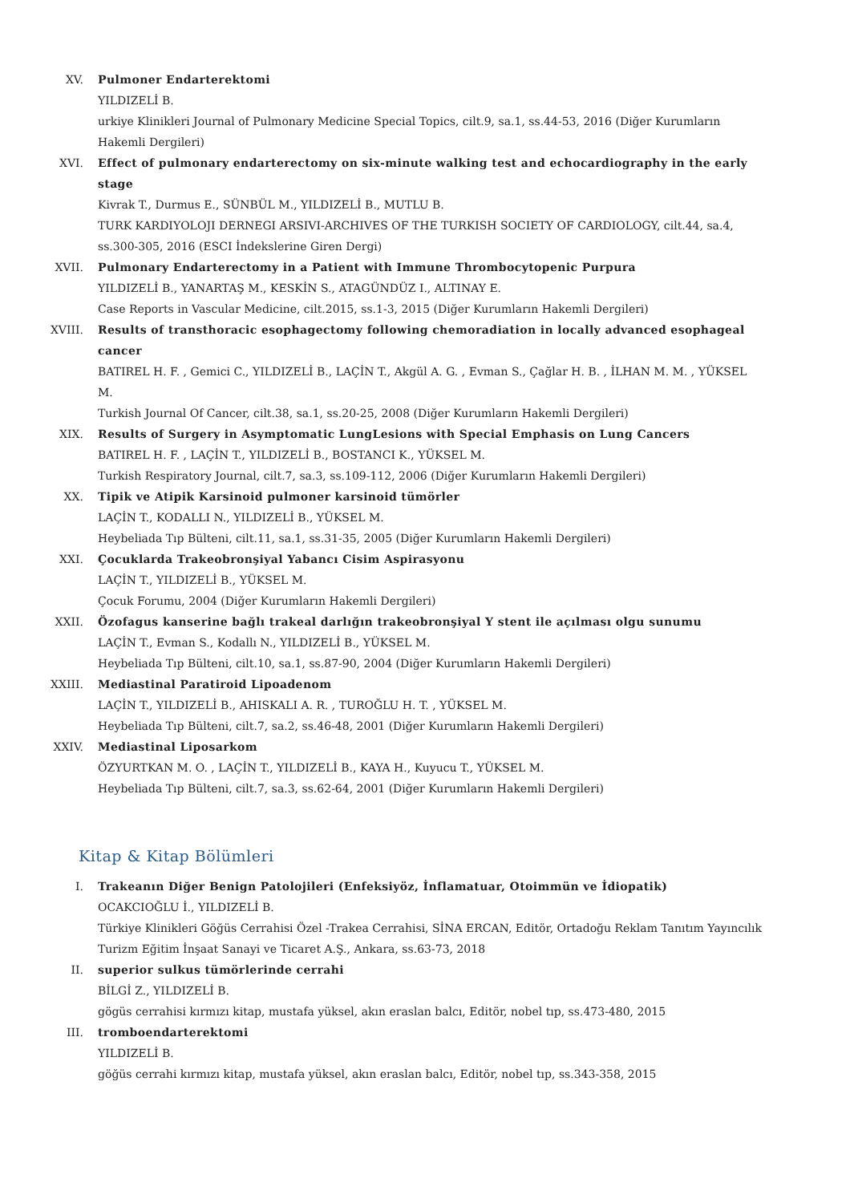XV. Pulmoner Endarterektomi
YILDIZELİ B.
urkiye Klinikleri Journal of Pulmonary Medicine Special Topics, cilt.9, sa.1, ss.44-53, 2016 (Diğer Kurumların Hakemli Dergileri)
XVI. Effect of pulmonary endarterectomy on six-minute walking test and echocardiography in the early stage
Kivrak T., Durmus E., SÜNBÜL M., YILDIZELİ B., MUTLU B.
TURK KARDIYOLOJI DERNEGI ARSIVI-ARCHIVES OF THE TURKISH SOCIETY OF CARDIOLOGY, cilt.44, sa.4, ss.300-305, 2016 (ESCI İndekslerine Giren Dergi)
XVII. Pulmonary Endarterectomy in a Patient with Immune Thrombocytopenic Purpura
YILDIZELİ B., YANARTAŞ M., KESKİN S., ATAGÜNDÜZ I., ALTINAY E.
Case Reports in Vascular Medicine, cilt.2015, ss.1-3, 2015 (Diğer Kurumların Hakemli Dergileri)
XVIII. Results of transthoracic esophagectomy following chemoradiation in locally advanced esophageal cancer
BATIREL H. F. , Gemici C., YILDIZELİ B., LAÇİN T., Akgül A. G. , Evman S., Çağlar H. B. , İLHAN M. M. , YÜKSEL M.
Turkish Journal Of Cancer, cilt.38, sa.1, ss.20-25, 2008 (Diğer Kurumların Hakemli Dergileri)
XIX. Results of Surgery in Asymptomatic LungLesions with Special Emphasis on Lung Cancers
BATIREL H. F. , LAÇİN T., YILDIZELİ B., BOSTANCI K., YÜKSEL M.
Turkish Respiratory Journal, cilt.7, sa.3, ss.109-112, 2006 (Diğer Kurumların Hakemli Dergileri)
XX. Tipik ve Atipik Karsinoid pulmoner karsinoid tümörler
LAÇİN T., KODALLI N., YILDIZELİ B., YÜKSEL M.
Heybeliada Tıp Bülteni, cilt.11, sa.1, ss.31-35, 2005 (Diğer Kurumların Hakemli Dergileri)
XXI. Çocuklarda Trakeobronşiyal Yabancı Cisim Aspirasyonu
LAÇİN T., YILDIZELİ B., YÜKSEL M.
Çocuk Forumu, 2004 (Diğer Kurumların Hakemli Dergileri)
XXII. Özofagus kanserine bağlı trakeal darlığın trakeobronşiyal Y stent ile açılması olgu sunumu
LAÇİN T., Evman S., Kodallı N., YILDIZELİ B., YÜKSEL M.
Heybeliada Tıp Bülteni, cilt.10, sa.1, ss.87-90, 2004 (Diğer Kurumların Hakemli Dergileri)
XXIII. Mediastinal Paratiroid Lipoadenom
LAÇİN T., YILDIZELİ B., AHISKALI A. R. , TUROĞLU H. T. , YÜKSEL M.
Heybeliada Tıp Bülteni, cilt.7, sa.2, ss.46-48, 2001 (Diğer Kurumların Hakemli Dergileri)
XXIV. Mediastinal Liposarkom
ÖZYURTKAN M. O. , LAÇİN T., YILDIZELİ B., KAYA H., Kuyucu T., YÜKSEL M.
Heybeliada Tıp Bülteni, cilt.7, sa.3, ss.62-64, 2001 (Diğer Kurumların Hakemli Dergileri)
Kitap & Kitap Bölümleri
I. Trakeanın Diğer Benign Patolojileri (Enfeksiyöz, İnflamatuar, Otoimmün ve İdiopatik)
OCAKCIOĞLU İ., YILDIZELİ B.
Türkiye Klinikleri Göğüs Cerrahisi Özel -Trakea Cerrahisi, SİNA ERCAN, Editör, Ortadoğu Reklam Tanıtım Yayıncılık Turizm Eğitim İnşaat Sanayi ve Ticaret A.Ş., Ankara, ss.63-73, 2018
II. superior sulkus tümörlerinde cerrahi
BİLGİ Z., YILDIZELİ B.
gögüs cerrahisi kırmızı kitap, mustafa yüksel, akın eraslan balcı, Editör, nobel tıp, ss.473-480, 2015
III. tromboendarterektomi
YILDIZELİ B.
göğüs cerrahi kırmızı kitap, mustafa yüksel, akın eraslan balcı, Editör, nobel tıp, ss.343-358, 2015